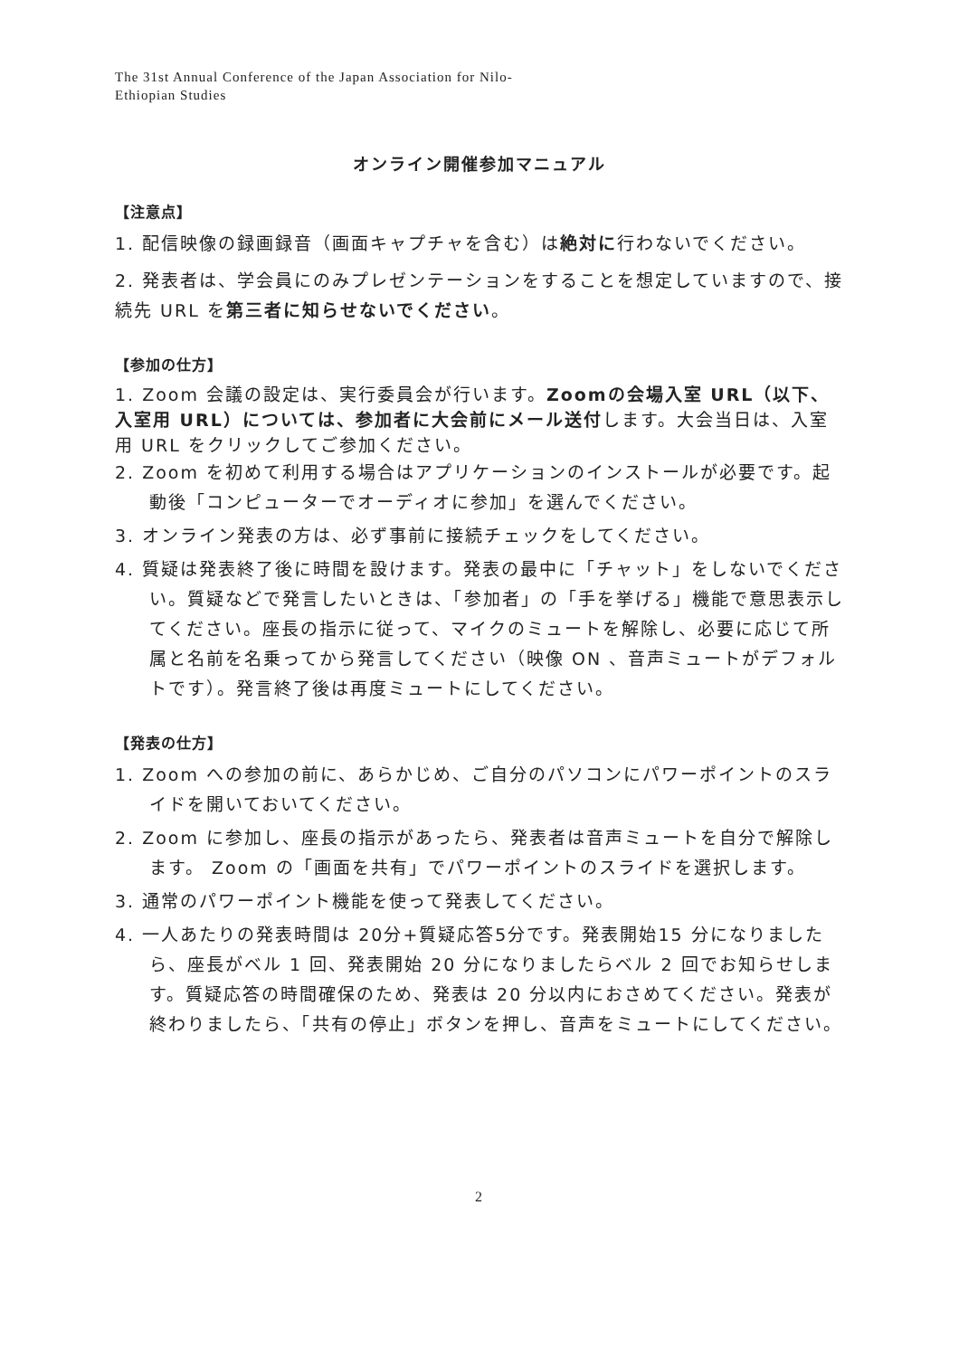The 31st Annual Conference of the Japan Association for Nilo-
Ethiopian Studies
オンライン開催参加マニュアル
【注意点】
1. 配信映像の録画録音（画面キャプチャを含む）は絶対に行わないでください。
2. 発表者は、学会員にのみプレゼンテーションをすることを想定していますので、接続先 URL を第三者に知らせないでください。
【参加の仕方】
1. Zoom 会議の設定は、実行委員会が行います。Zoomの会場入室 URL（以下、入室用 URL）については、参加者に大会前にメール送付します。大会当日は、入室用 URL をクリックしてご参加ください。
2. Zoom を初めて利用する場合はアプリケーションのインストールが必要です。起動後「コンピューターでオーディオに参加」を選んでください。
3. オンライン発表の方は、必ず事前に接続チェックをしてください。
4. 質疑は発表終了後に時間を設けます。発表の最中に「チャット」をしないでください。質疑などで発言したいときは、「参加者」の「手を挙げる」機能で意思表示してください。座長の指示に従って、マイクのミュートを解除し、必要に応じて所属と名前を名乗ってから発言してください（映像 ON 、音声ミュートがデフォルトです）。発言終了後は再度ミュートにしてください。
【発表の仕方】
1. Zoom への参加の前に、あらかじめ、ご自分のパソコンにパワーポイントのスライドを開いておいてください。
2. Zoom に参加し、座長の指示があったら、発表者は音声ミュートを自分で解除します。 Zoom の「画面を共有」でパワーポイントのスライドを選択します。
3. 通常のパワーポイント機能を使って発表してください。
4. 一人あたりの発表時間は 20分+質疑応答5分です。発表開始15 分になりましたら、座長がベル 1 回、発表開始 20 分になりましたらベル 2 回でお知らせします。質疑応答の時間確保のため、発表は 20 分以内におさめてください。発表が終わりましたら、「共有の停止」ボタンを押し、音声をミュートにしてください。
2